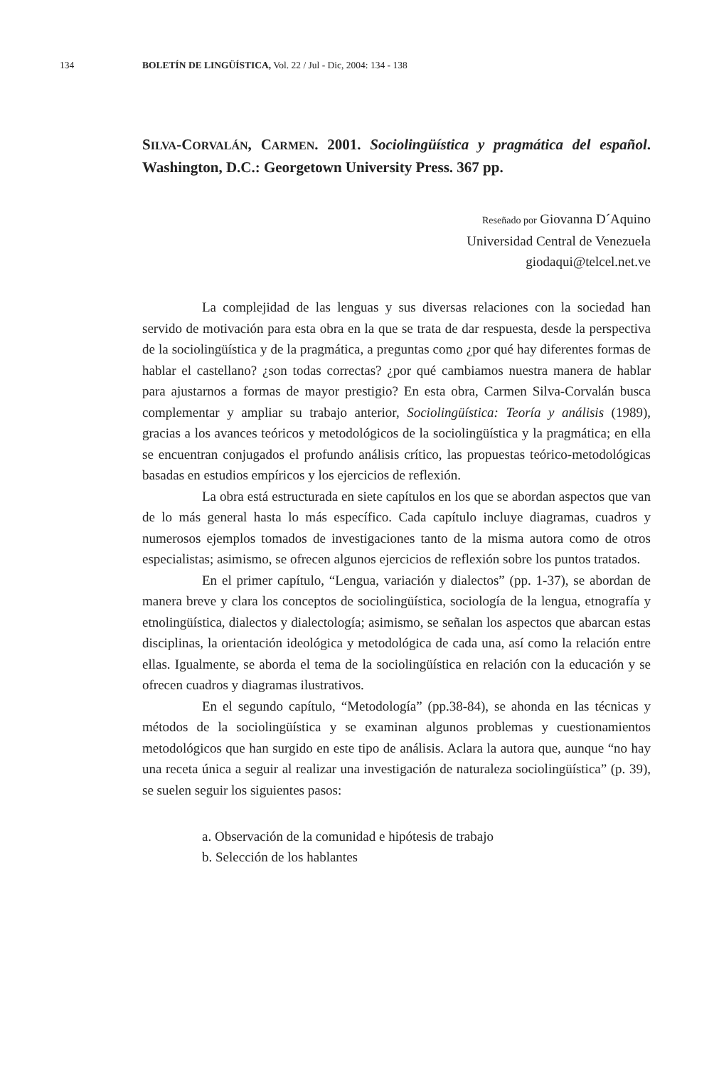134 BOLETÍN DE LINGÜÍSTICA, Vol. 22 / Jul - Dic, 2004: 134 - 138
SILVA-CORVALÁN, CARMEN. 2001. Sociolingüística y pragmática del español. Washington, D.C.: Georgetown University Press. 367 pp.
Reseñado por Giovanna D´Aquino
Universidad Central de Venezuela
giodaqui@telcel.net.ve
La complejidad de las lenguas y sus diversas relaciones con la sociedad han servido de motivación para esta obra en la que se trata de dar respuesta, desde la perspectiva de la sociolingüística y de la pragmática, a preguntas como ¿por qué hay diferentes formas de hablar el castellano? ¿son todas correctas? ¿por qué cambiamos nuestra manera de hablar para ajustarnos a formas de mayor prestigio? En esta obra, Carmen Silva-Corvalán busca complementar y ampliar su trabajo anterior, Sociolingüística: Teoría y análisis (1989), gracias a los avances teóricos y metodológicos de la sociolingüística y la pragmática; en ella se encuentran conjugados el profundo análisis crítico, las propuestas teórico-metodológicas basadas en estudios empíricos y los ejercicios de reflexión.
La obra está estructurada en siete capítulos en los que se abordan aspectos que van de lo más general hasta lo más específico. Cada capítulo incluye diagramas, cuadros y numerosos ejemplos tomados de investigaciones tanto de la misma autora como de otros especialistas; asimismo, se ofrecen algunos ejercicios de reflexión sobre los puntos tratados.
En el primer capítulo, “Lengua, variación y dialectos” (pp. 1-37), se abordan de manera breve y clara los conceptos de sociolingüística, sociología de la lengua, etnografía y etnolingüística, dialectos y dialectología; asimismo, se señalan los aspectos que abarcan estas disciplinas, la orientación ideológica y metodológica de cada una, así como la relación entre ellas. Igualmente, se aborda el tema de la sociolingüística en relación con la educación y se ofrecen cuadros y diagramas ilustrativos.
En el segundo capítulo, “Metodología” (pp.38-84), se ahonda en las técnicas y métodos de la sociolingüística y se examinan algunos problemas y cuestionamientos metodológicos que han surgido en este tipo de análisis. Aclara la autora que, aunque “no hay una receta única a seguir al realizar una investigación de naturaleza sociolingüística” (p. 39), se suelen seguir los siguientes pasos:
a. Observación de la comunidad e hipótesis de trabajo
b. Selección de los hablantes